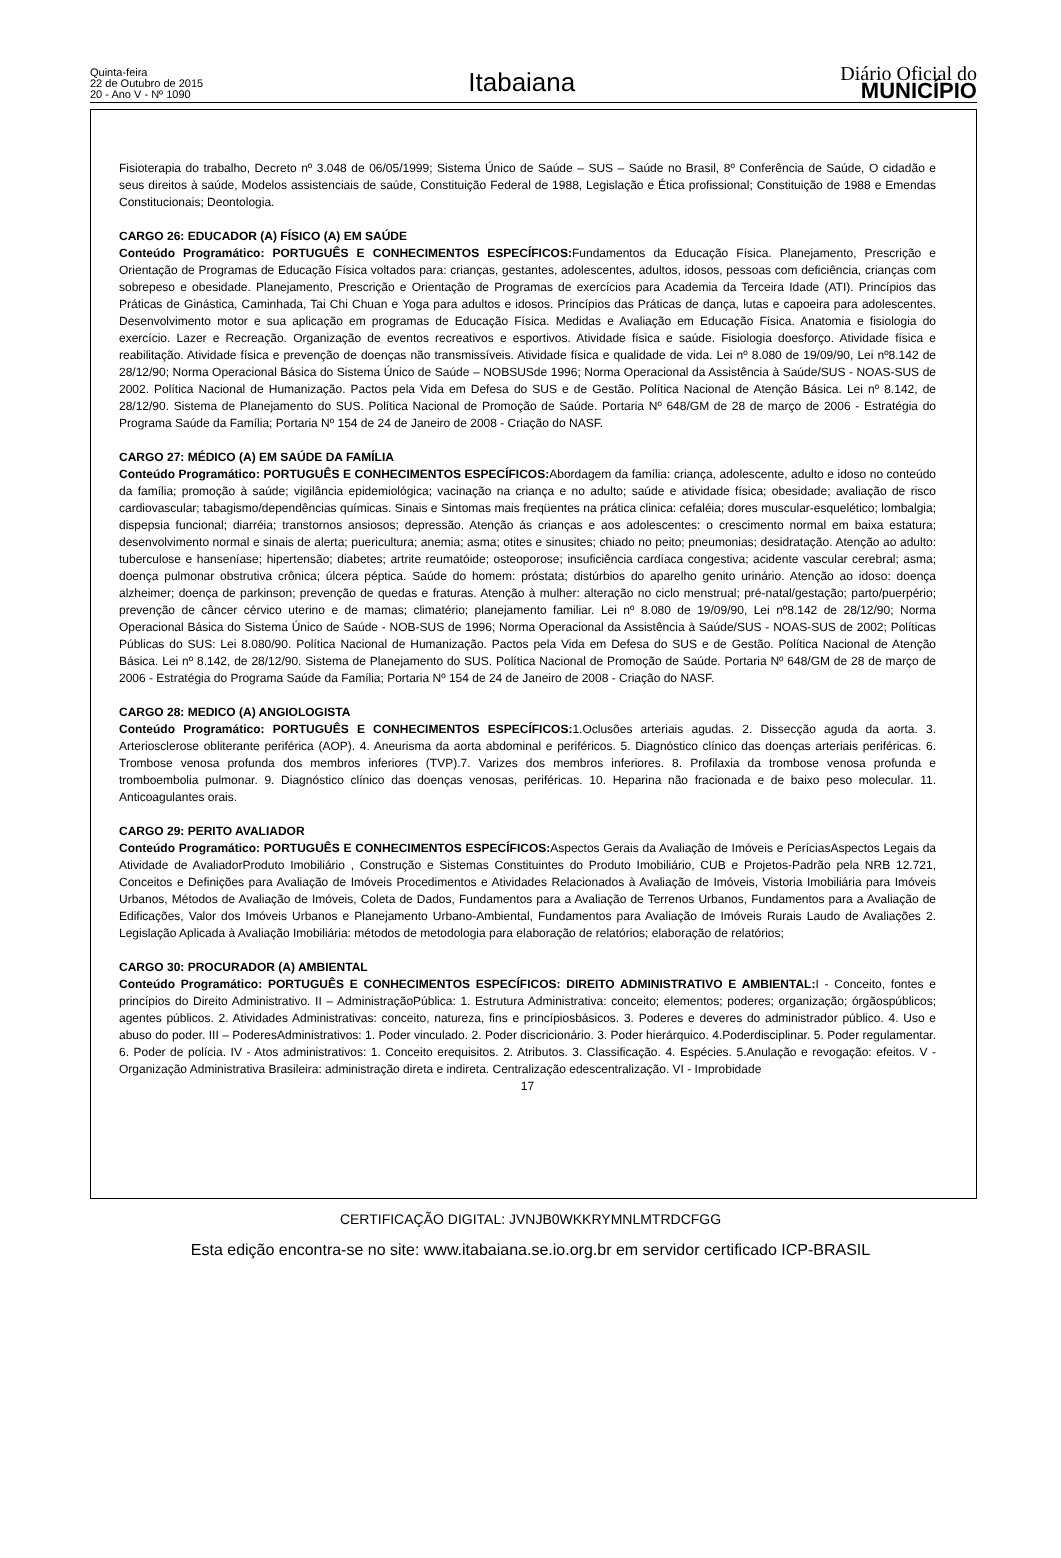Quinta-feira
22 de Outubro de 2015
20 - Ano V - Nº 1090
Itabaiana
Diário Oficial do
MUNICÍPIO
Fisioterapia do trabalho, Decreto nº 3.048 de 06/05/1999; Sistema Único de Saúde – SUS – Saúde no Brasil, 8º Conferência de Saúde, O cidadão e seus direitos à saúde, Modelos assistenciais de saúde, Constituição Federal de 1988, Legislação e Ética profissional; Constituição de 1988 e Emendas Constitucionais; Deontologia.
CARGO 26: EDUCADOR (A) FÍSICO (A) EM SAÚDE
Conteúdo Programático: PORTUGUÊS E CONHECIMENTOS ESPECÍFICOS: Fundamentos da Educação Física. Planejamento, Prescrição e Orientação de Programas de Educação Física voltados para: crianças, gestantes, adolescentes, adultos, idosos, pessoas com deficiência, crianças com sobrepeso e obesidade. Planejamento, Prescrição e Orientação de Programas de exercícios para Academia da Terceira Idade (ATI). Princípios das Práticas de Ginástica, Caminhada, Tai Chi Chuan e Yoga para adultos e idosos. Princípios das Práticas de dança, lutas e capoeira para adolescentes. Desenvolvimento motor e sua aplicação em programas de Educação Física. Medidas e Avaliação em Educação Física. Anatomia e fisiologia do exercício. Lazer e Recreação. Organização de eventos recreativos e esportivos. Atividade física e saúde. Fisiologia doesforço. Atividade física e reabilitação. Atividade física e prevenção de doenças não transmissíveis. Atividade física e qualidade de vida. Lei nº 8.080 de 19/09/90, Lei nº8.142 de 28/12/90; Norma Operacional Básica do Sistema Único de Saúde – NOBSUSde 1996; Norma Operacional da Assistência à Saúde/SUS - NOAS-SUS de 2002. Política Nacional de Humanização. Pactos pela Vida em Defesa do SUS e de Gestão. Política Nacional de Atenção Básica. Lei nº 8.142, de 28/12/90. Sistema de Planejamento do SUS. Política Nacional de Promoção de Saúde. Portaria Nº 648/GM de 28 de março de 2006 - Estratégia do Programa Saúde da Família; Portaria Nº 154 de 24 de Janeiro de 2008 - Criação do NASF.
CARGO 27: MÉDICO (A) EM SAÚDE DA FAMÍLIA
Conteúdo Programático: PORTUGUÊS E CONHECIMENTOS ESPECÍFICOS: Abordagem da família: criança, adolescente, adulto e idoso no conteúdo da família; promoção à saúde; vigilância epidemiológica; vacinação na criança e no adulto; saúde e atividade física; obesidade; avaliação de risco cardiovascular; tabagismo/dependências químicas. Sinais e Sintomas mais freqüentes na prática clinica: cefaléia; dores muscular-esquelético; lombalgia; dispepsia funcional; diarréia; transtornos ansiosos; depressão. Atenção ás crianças e aos adolescentes: o crescimento normal em baixa estatura; desenvolvimento normal e sinais de alerta; puericultura; anemia; asma; otites e sinusites; chiado no peito; pneumonias; desidratação. Atenção ao adulto: tuberculose e hanseníase; hipertensão; diabetes; artrite reumatóide; osteoporose; insuficiência cardíaca congestiva; acidente vascular cerebral; asma; doença pulmonar obstrutiva crônica; úlcera péptica. Saúde do homem: próstata; distúrbios do aparelho genito urinário. Atenção ao idoso: doença alzheimer; doença de parkinson; prevenção de quedas e fraturas. Atenção à mulher: alteração no ciclo menstrual; pré-natal/gestação; parto/puerpério; prevenção de câncer cérvico uterino e de mamas; climatério; planejamento familiar. Lei nº 8.080 de 19/09/90, Lei nº8.142 de 28/12/90; Norma Operacional Básica do Sistema Único de Saúde - NOB-SUS de 1996; Norma Operacional da Assistência à Saúde/SUS - NOAS-SUS de 2002; Políticas Públicas do SUS: Lei 8.080/90. Política Nacional de Humanização. Pactos pela Vida em Defesa do SUS e de Gestão. Política Nacional de Atenção Básica. Lei nº 8.142, de 28/12/90. Sistema de Planejamento do SUS. Política Nacional de Promoção de Saúde. Portaria Nº 648/GM de 28 de março de 2006 - Estratégia do Programa Saúde da Família; Portaria Nº 154 de 24 de Janeiro de 2008 - Criação do NASF.
CARGO 28: MEDICO (A) ANGIOLOGISTA
Conteúdo Programático: PORTUGUÊS E CONHECIMENTOS ESPECÍFICOS: 1.Oclusões arteriais agudas. 2. Dissecção aguda da aorta. 3. Arteriosclerose obliterante periférica (AOP). 4. Aneurisma da aorta abdominal e periféricos. 5. Diagnóstico clínico das doenças arteriais periféricas. 6. Trombose venosa profunda dos membros inferiores (TVP).7. Varizes dos membros inferiores. 8. Profilaxia da trombose venosa profunda e tromboembolia pulmonar. 9. Diagnóstico clínico das doenças venosas, periféricas. 10. Heparina não fracionada e de baixo peso molecular. 11. Anticoagulantes orais.
CARGO 29: PERITO AVALIADOR
Conteúdo Programático: PORTUGUÊS E CONHECIMENTOS ESPECÍFICOS: Aspectos Gerais da Avaliação de Imóveis e PeríciasAspectos Legais da Atividade de AvaliadorProduto Imobiliário , Construção e Sistemas Constituintes do Produto Imobiliário, CUB e Projetos-Padrão pela NRB 12.721, Conceitos e Definições para Avaliação de Imóveis Procedimentos e Atividades Relacionados à Avaliação de Imóveis, Vistoria Imobiliária para Imóveis Urbanos, Métodos de Avaliação de Imóveis, Coleta de Dados, Fundamentos para a Avaliação de Terrenos Urbanos, Fundamentos para a Avaliação de Edificações, Valor dos Imóveis Urbanos e Planejamento Urbano-Ambiental, Fundamentos para Avaliação de Imóveis Rurais Laudo de Avaliações 2. Legislação Aplicada à Avaliação Imobiliária: métodos de metodologia para elaboração de relatórios; elaboração de relatórios;
CARGO 30: PROCURADOR (A) AMBIENTAL
Conteúdo Programático: PORTUGUÊS E CONHECIMENTOS ESPECÍFICOS: DIREITO ADMINISTRATIVO E AMBIENTAL: I - Conceito, fontes e princípios do Direito Administrativo. II – AdministraçãoPública: 1. Estrutura Administrativa: conceito; elementos; poderes; organização; órgãospúblicos; agentes públicos. 2. Atividades Administrativas: conceito, natureza, fins e princípiosbásicos. 3. Poderes e deveres do administrador público. 4. Uso e abuso do poder. III – PoderesAdministrativos: 1. Poder vinculado. 2. Poder discricionário. 3. Poder hierárquico. 4.Poderdisciplinar. 5. Poder regulamentar. 6. Poder de polícia. IV - Atos administrativos: 1. Conceito erequisitos. 2. Atributos. 3. Classificação. 4. Espécies. 5.Anulação e revogação: efeitos. V - Organização Administrativa Brasileira: administração direta e indireta. Centralização edescentralização. VI - Improbidade
17
CERTIFICAÇÃO DIGITAL: JVNJB0WKKRYMNLMTRDCFGG
Esta edição encontra-se no site: www.itabaiana.se.io.org.br em servidor certificado ICP-BRASIL